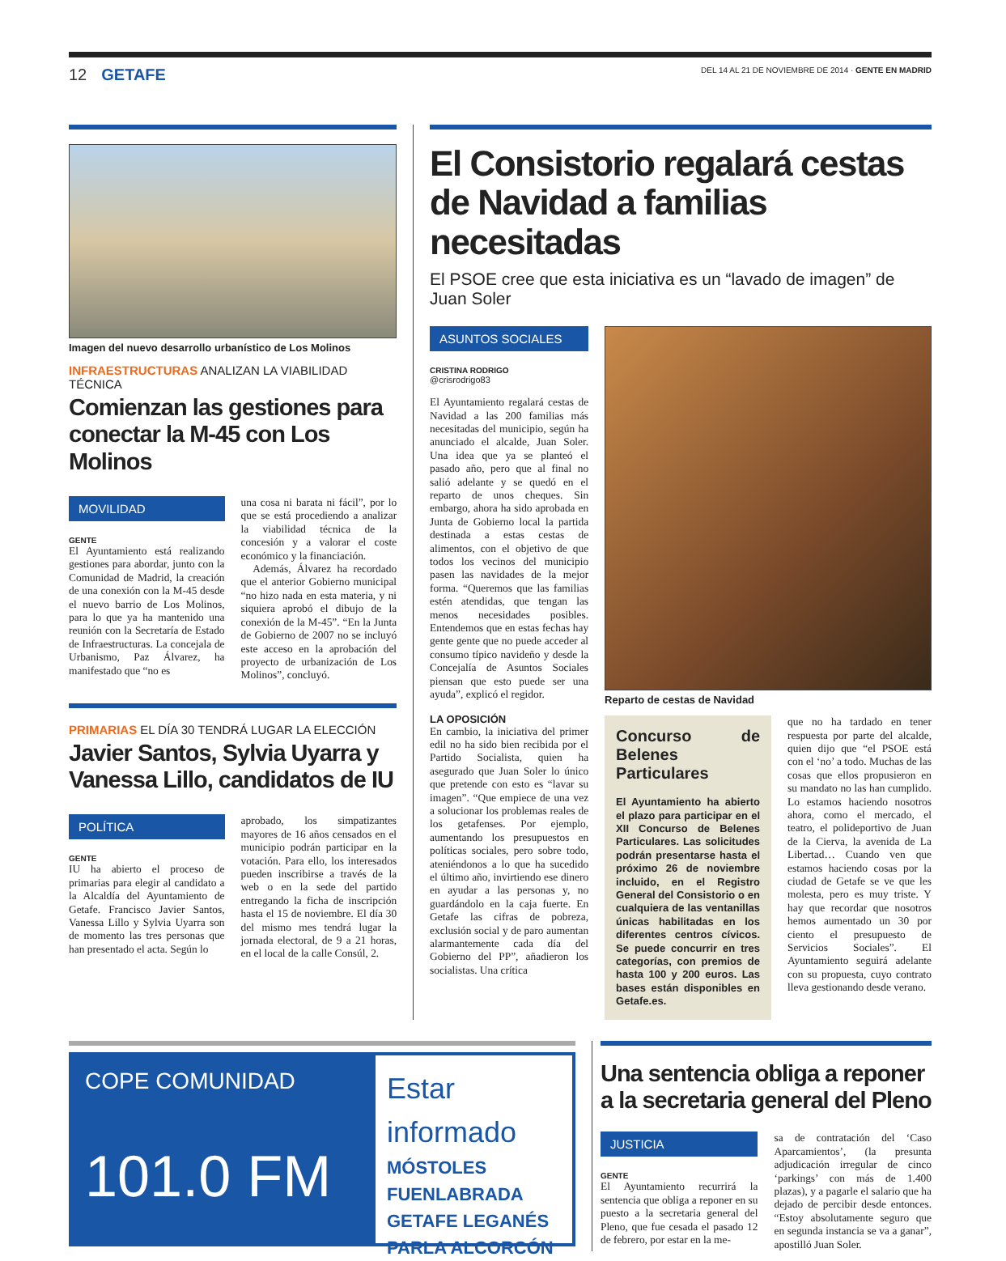12 GETAFE
DEL 14 AL 21 DE NOVIEMBRE DE 2014 · GENTE EN MADRID
Imagen del nuevo desarrollo urbanístico de Los Molinos
INFRAESTRUCTURAS ANALIZAN LA VIABILIDAD TÉCNICA
Comienzan las gestiones para conectar la M-45 con Los Molinos
MOVILIDAD
GENTE
El Ayuntamiento está realizando gestiones para abordar, junto con la Comunidad de Madrid, la creación de una conexión con la M-45 desde el nuevo barrio de Los Molinos, para lo que ya ha mantenido una reunión con la Secretaría de Estado de Infraestructuras. La concejala de Urbanismo, Paz Álvarez, ha manifestado que “no es
una cosa ni barata ni fácil”, por lo que se está procediendo a analizar la viabilidad técnica de la concesión y a valorar el coste económico y la financiación.
Además, Álvarez ha recordado que el anterior Gobierno municipal “no hizo nada en esta materia, y ni siquiera aprobó el dibujo de la conexión de la M-45”. “En la Junta de Gobierno de 2007 no se incluyó este acceso en la aprobación del proyecto de urbanización de Los Molinos”, concluyó.
PRIMARIAS EL DÍA 30 TENDRÁ LUGAR LA ELECCIÓN
Javier Santos, Sylvia Uyarra y Vanessa Lillo, candidatos de IU
POLÍTICA
GENTE
IU ha abierto el proceso de primarias para elegir al candidato a la Alcaldía del Ayuntamiento de Getafe. Francisco Javier Santos, Vanessa Lillo y Sylvia Uyarra son de momento las tres personas que han presentado el acta. Según lo
aprobado, los simpatizantes mayores de 16 años censados en el municipio podrán participar en la votación. Para ello, los interesados pueden inscribirse a través de la web o en la sede del partido entregando la ficha de inscripción hasta el 15 de noviembre. El día 30 del mismo mes tendrá lugar la jornada electoral, de 9 a 21 horas, en el local de la calle Consúl, 2.
El Consistorio regalará cestas de Navidad a familias necesitadas
El PSOE cree que esta iniciativa es un “lavado de imagen” de Juan Soler
ASUNTOS SOCIALES
CRISTINA RODRIGO
@crisrodrigo83
El Ayuntamiento regalará cestas de Navidad a las 200 familias más necesitadas del municipio, según ha anunciado el alcalde, Juan Soler. Una idea que ya se planteó el pasado año, pero que al final no salió adelante y se quedó en el reparto de unos cheques. Sin embargo, ahora ha sido aprobada en Junta de Gobierno local la partida destinada a estas cestas de alimentos, con el objetivo de que todos los vecinos del municipio pasen las navidades de la mejor forma. “Queremos que las familias estén atendidas, que tengan las menos necesidades posibles. Entendemos que en estas fechas hay gente gente que no puede acceder al consumo típico navideño y desde la Concejalía de Asuntos Sociales piensan que esto puede ser una ayuda”, explicó el regidor.
LA OPOSICIÓN
En cambio, la iniciativa del primer edil no ha sido bien recibida por el Partido Socialista, quien ha asegurado que Juan Soler lo único que pretende con esto es “lavar su imagen”. “Que empiece de una vez a solucionar los problemas reales de los getafenses. Por ejemplo, aumentando los presupuestos en políticas sociales, pero sobre todo, ateniéndonos a lo que ha sucedido el último año, invirtiendo ese dinero en ayudar a las personas y, no guardándolo en la caja fuerte. En Getafe las cifras de pobreza, exclusión social y de paro aumentan alarmantemente cada día del Gobierno del PP”, añadieron los socialistas. Una crítica
Reparto de cestas de Navidad
Concurso de Belenes Particulares
El Ayuntamiento ha abierto el plazo para participar en el XII Concurso de Belenes Particulares. Las solicitudes podrán presentarse hasta el próximo 26 de noviembre incluido, en el Registro General del Consistorio o en cualquiera de las ventanillas únicas habilitadas en los diferentes centros cívicos. Se puede concurrir en tres categorías, con premios de hasta 100 y 200 euros. Las bases están disponibles en Getafe.es.
que no ha tardado en tener respuesta por parte del alcalde, quien dijo que “el PSOE está con el ‘no’ a todo. Muchas de las cosas que ellos propusieron en su mandato no las han cumplido. Lo estamos haciendo nosotros ahora, como el mercado, el teatro, el polideportivo de Juan de la Cierva, la avenida de La Libertad… Cuando ven que estamos haciendo cosas por la ciudad de Getafe se ve que les molesta, pero es muy triste. Y hay que recordar que nosotros hemos aumentado un 30 por ciento el presupuesto de Servicios Sociales”. El Ayuntamiento seguirá adelante con su propuesta, cuyo contrato lleva gestionando desde verano.
COPE COMUNIDAD
101.0 FM
Estar informado
MÓSTOLES
FUENLABRADA
GETAFE LEGANÉS
PARLA ALCORCÓN
Una sentencia obliga a reponer a la secretaria general del Pleno
JUSTICIA
GENTE
El Ayuntamiento recurrirá la sentencia que obliga a reponer en su puesto a la secretaria general del Pleno, que fue cesada el pasado 12 de febrero, por estar en la me-
sa de contratación del ‘Caso Aparcamientos’, (la presunta adjudicación irregular de cinco ‘parkings’ con más de 1.400 plazas), y a pagarle el salario que ha dejado de percibir desde entonces. “Estoy absolutamente seguro que en segunda instancia se va a ganar”, apostilló Juan Soler.